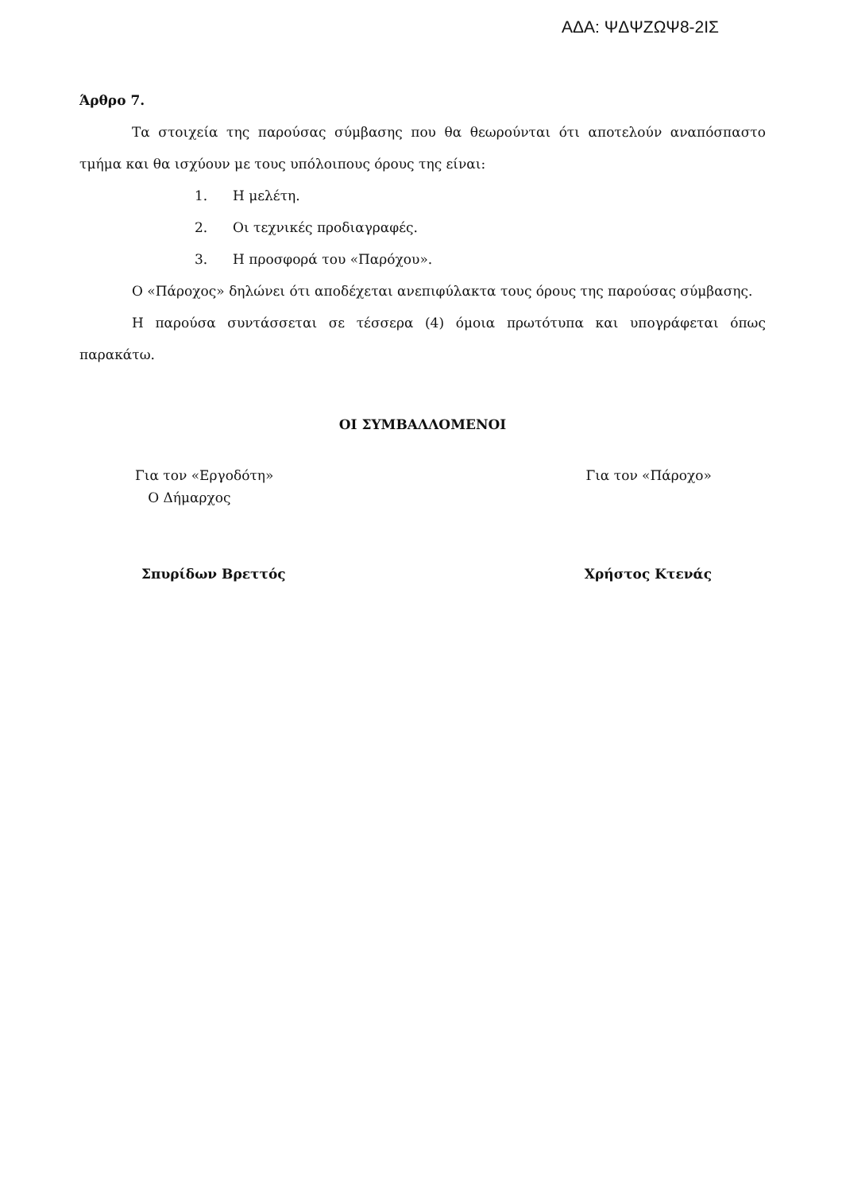ΑΔΑ: ΨΔΨΖΩΨ8-2ΙΣ
Άρθρο 7.
Τα στοιχεία της παρούσας σύμβασης που θα θεωρούνται ότι αποτελούν αναπόσπαστο τμήμα και θα ισχύουν με τους υπόλοιπους όρους της είναι:
1. Η μελέτη.
2. Οι τεχνικές προδιαγραφές.
3. Η προσφορά του «Παρόχου».
Ο «Πάροχος» δηλώνει ότι αποδέχεται ανεπιφύλακτα τους όρους της παρούσας σύμβασης.
Η παρούσα συντάσσεται σε τέσσερα (4) όμοια πρωτότυπα και υπογράφεται όπως παρακάτω.
ΟΙ ΣΥΜΒΑΛΛΟΜΕΝΟΙ
Για τον «Εργοδότη»
Ο Δήμαρχος
Για τον «Πάροχο»
Σπυρίδων Βρεττός Χρήστος Κτενάς